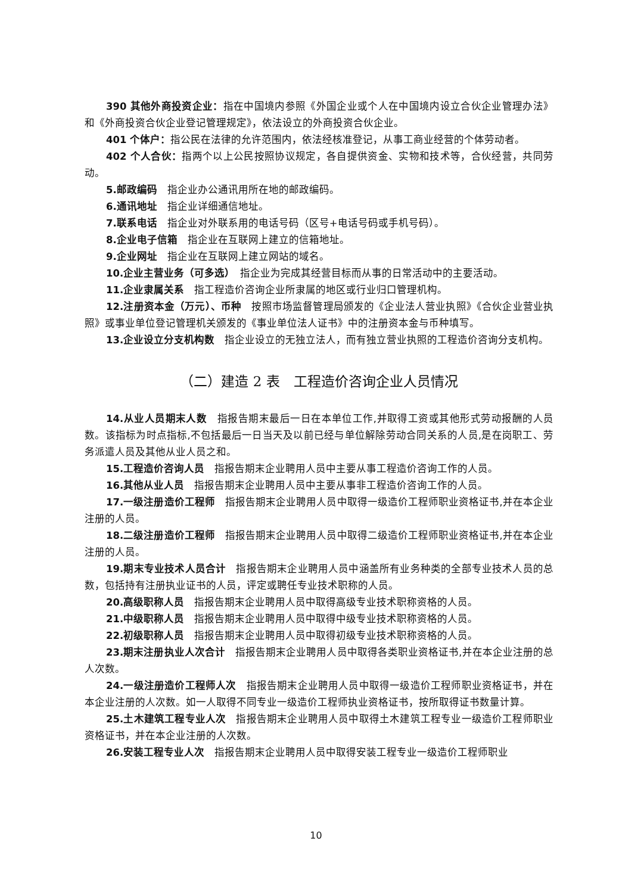390 其他外商投资企业：指在中国境内参照《外国企业或个人在中国境内设立合伙企业管理办法》和《外商投资合伙企业登记管理规定》，依法设立的外商投资合伙企业。
401 个体户：指公民在法律的允许范围内，依法经核准登记，从事工商业经营的个体劳动者。
402 个人合伙：指两个以上公民按照协议规定，各自提供资金、实物和技术等，合伙经营，共同劳动。
5.邮政编码　指企业办公通讯用所在地的邮政编码。
6.通讯地址　指企业详细通信地址。
7.联系电话　指企业对外联系用的电话号码（区号+电话号码或手机号码）。
8.企业电子信箱　指企业在互联网上建立的信箱地址。
9.企业网址　指企业在互联网上建立网站的域名。
10.企业主营业务（可多选）　指企业为完成其经营目标而从事的日常活动中的主要活动。
11.企业隶属关系　指工程造价咨询企业所隶属的地区或行业归口管理机构。
12.注册资本金（万元）、币种　按照市场监督管理局颁发的《企业法人营业执照》《合伙企业营业执照》或事业单位登记管理机关颁发的《事业单位法人证书》中的注册资本金与币种填写。
13.企业设立分支机构数　指企业设立的无独立法人，而有独立营业执照的工程造价咨询分支机构。
（二）建造 2 表　工程造价咨询企业人员情况
14.从业人员期末人数　指报告期末最后一日在本单位工作,并取得工资或其他形式劳动报酬的人员数。该指标为时点指标,不包括最后一日当天及以前已经与单位解除劳动合同关系的人员,是在岗职工、劳务派遣人员及其他从业人员之和。
15.工程造价咨询人员　指报告期末企业聘用人员中主要从事工程造价咨询工作的人员。
16.其他从业人员　指报告期末企业聘用人员中主要从事非工程造价咨询工作的人员。
17.一级注册造价工程师　指报告期末企业聘用人员中取得一级造价工程师职业资格证书,并在本企业注册的人员。
18.二级注册造价工程师　指报告期末企业聘用人员中取得二级造价工程师职业资格证书,并在本企业注册的人员。
19.期末专业技术人员合计　指报告期末企业聘用人员中涵盖所有业务种类的全部专业技术人员的总数，包括持有注册执业证书的人员，评定或聘任专业技术职称的人员。
20.高级职称人员　指报告期末企业聘用人员中取得高级专业技术职称资格的人员。
21.中级职称人员　指报告期末企业聘用人员中取得中级专业技术职称资格的人员。
22.初级职称人员　指报告期末企业聘用人员中取得初级专业技术职称资格的人员。
23.期末注册执业人次合计　指报告期末企业聘用人员中取得各类职业资格证书,并在本企业注册的总人次数。
24.一级注册造价工程师人次　指报告期末企业聘用人员中取得一级造价工程师职业资格证书，并在本企业注册的人次数。如一人取得不同专业一级造价工程师执业资格证书，按所取得证书数量计算。
25.土木建筑工程专业人次　指报告期末企业聘用人员中取得土木建筑工程专业一级造价工程师职业资格证书，并在本企业注册的人次数。
26.安装工程专业人次　指报告期末企业聘用人员中取得安装工程专业一级造价工程师职业
10